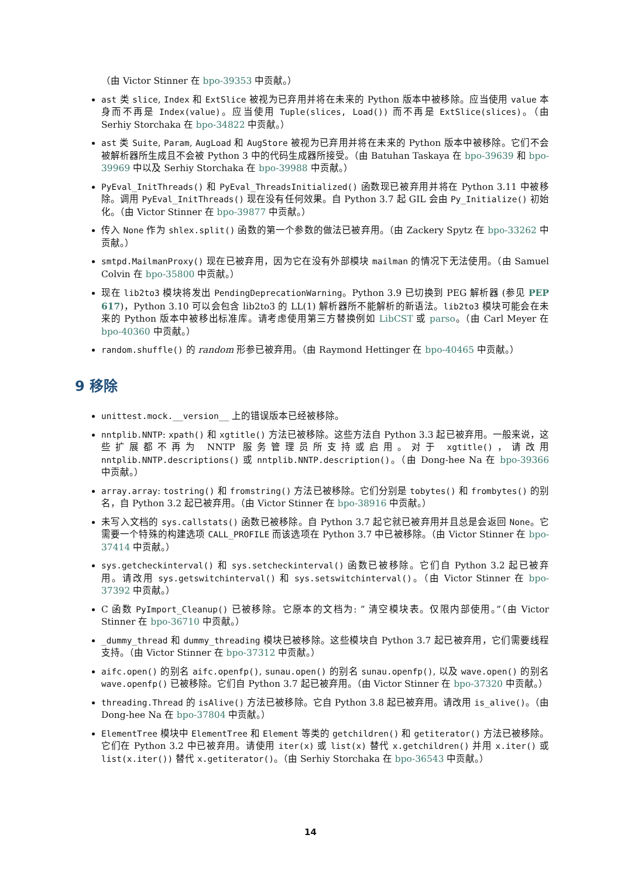（由 Victor Stinner 在 bpo-39353 中贡献。）
ast 类 slice, Index 和 ExtSlice 被视为已弃用并将在未来的 Python 版本中被移除。应当使用 value 本身而不再是 Index(value)。应当使用 Tuple(slices, Load()) 而不再是 ExtSlice(slices)。（由 Serhiy Storchaka 在 bpo-34822 中贡献。）
ast 类 Suite, Param, AugLoad 和 AugStore 被视为已弃用并将在未来的 Python 版本中被移除。它们不会被解析器所生成且不会被 Python 3 中的代码生成器所接受。（由 Batuhan Taskaya 在 bpo-39639 和 bpo-39969 中以及 Serhiy Storchaka 在 bpo-39988 中贡献。）
PyEval_InitThreads() 和 PyEval_ThreadsInitialized() 函数现已被弃用并将在 Python 3.11 中被移除。调用 PyEval_InitThreads() 现在没有任何效果。自 Python 3.7 起 GIL 会由 Py_Initialize() 初始化。（由 Victor Stinner 在 bpo-39877 中贡献。）
传入 None 作为 shlex.split() 函数的第一个参数的做法已被弃用。（由 Zackery Spytz 在 bpo-33262 中贡献。）
smtpd.MailmanProxy() 现在已被弃用，因为它在没有外部模块 mailman 的情况下无法使用。（由 Samuel Colvin 在 bpo-35800 中贡献。）
现在 lib2to3 模块将发出 PendingDeprecationWarning。Python 3.9 已切换到 PEG 解析器 (参见 PEP 617)，Python 3.10 可以会包含 lib2to3 的 LL(1) 解析器所不能解析的新语法。lib2to3 模块可能会在未来的 Python 版本中被移出标准库。请考虑使用第三方替换例如 LibCST 或 parso。（由 Carl Meyer 在 bpo-40360 中贡献。）
random.shuffle() 的 random 形参已被弃用。（由 Raymond Hettinger 在 bpo-40465 中贡献。）
9 移除
unittest.mock.__version__ 上的错误版本已经被移除。
nntplib.NNTP: xpath() 和 xgtitle() 方法已被移除。这些方法自 Python 3.3 起已被弃用。一般来说，这些扩展都不再为 NNTP 服务管理员所支持或启用。对于 xgtitle()，请改用 nntplib.NNTP.descriptions() 或 nntplib.NNTP.description()。（由 Dong-hee Na 在 bpo-39366 中贡献。）
array.array: tostring() 和 fromstring() 方法已被移除。它们分别是 tobytes() 和 frombytes() 的别名，自 Python 3.2 起已被弃用。（由 Victor Stinner 在 bpo-38916 中贡献。）
未写入文档的 sys.callstats() 函数已被移除。自 Python 3.7 起它就已被弃用并且总是会返回 None。它需要一个特殊的构建选项 CALL_PROFILE 而该选项在 Python 3.7 中已被移除。（由 Victor Stinner 在 bpo-37414 中贡献。）
sys.getcheckinterval() 和 sys.setcheckinterval() 函数已被移除。它们自 Python 3.2 起已被弃用。请改用 sys.getswitchinterval() 和 sys.setswitchinterval()。（由 Victor Stinner 在 bpo-37392 中贡献。）
C 函数 PyImport_Cleanup() 已被移除。它原本的文档为: ” 清空模块表。仅限内部使用。”（由 Victor Stinner 在 bpo-36710 中贡献。）
_dummy_thread 和 dummy_threading 模块已被移除。这些模块自 Python 3.7 起已被弃用，它们需要线程支持。（由 Victor Stinner 在 bpo-37312 中贡献。）
aifc.open() 的别名 aifc.openfp(), sunau.open() 的别名 sunau.openfp(), 以及 wave.open() 的别名 wave.openfp() 已被移除。它们自 Python 3.7 起已被弃用。（由 Victor Stinner 在 bpo-37320 中贡献。）
threading.Thread 的 isAlive() 方法已被移除。它自 Python 3.8 起已被弃用。请改用 is_alive()。（由 Dong-hee Na 在 bpo-37804 中贡献。）
ElementTree 模块中 ElementTree 和 Element 等类的 getchildren() 和 getiterator() 方法已被移除。它们在 Python 3.2 中已被弃用。请使用 iter(x) 或 list(x) 替代 x.getchildren() 并用 x.iter() 或 list(x.iter()) 替代 x.getiterator()。（由 Serhiy Storchaka 在 bpo-36543 中贡献。）
14